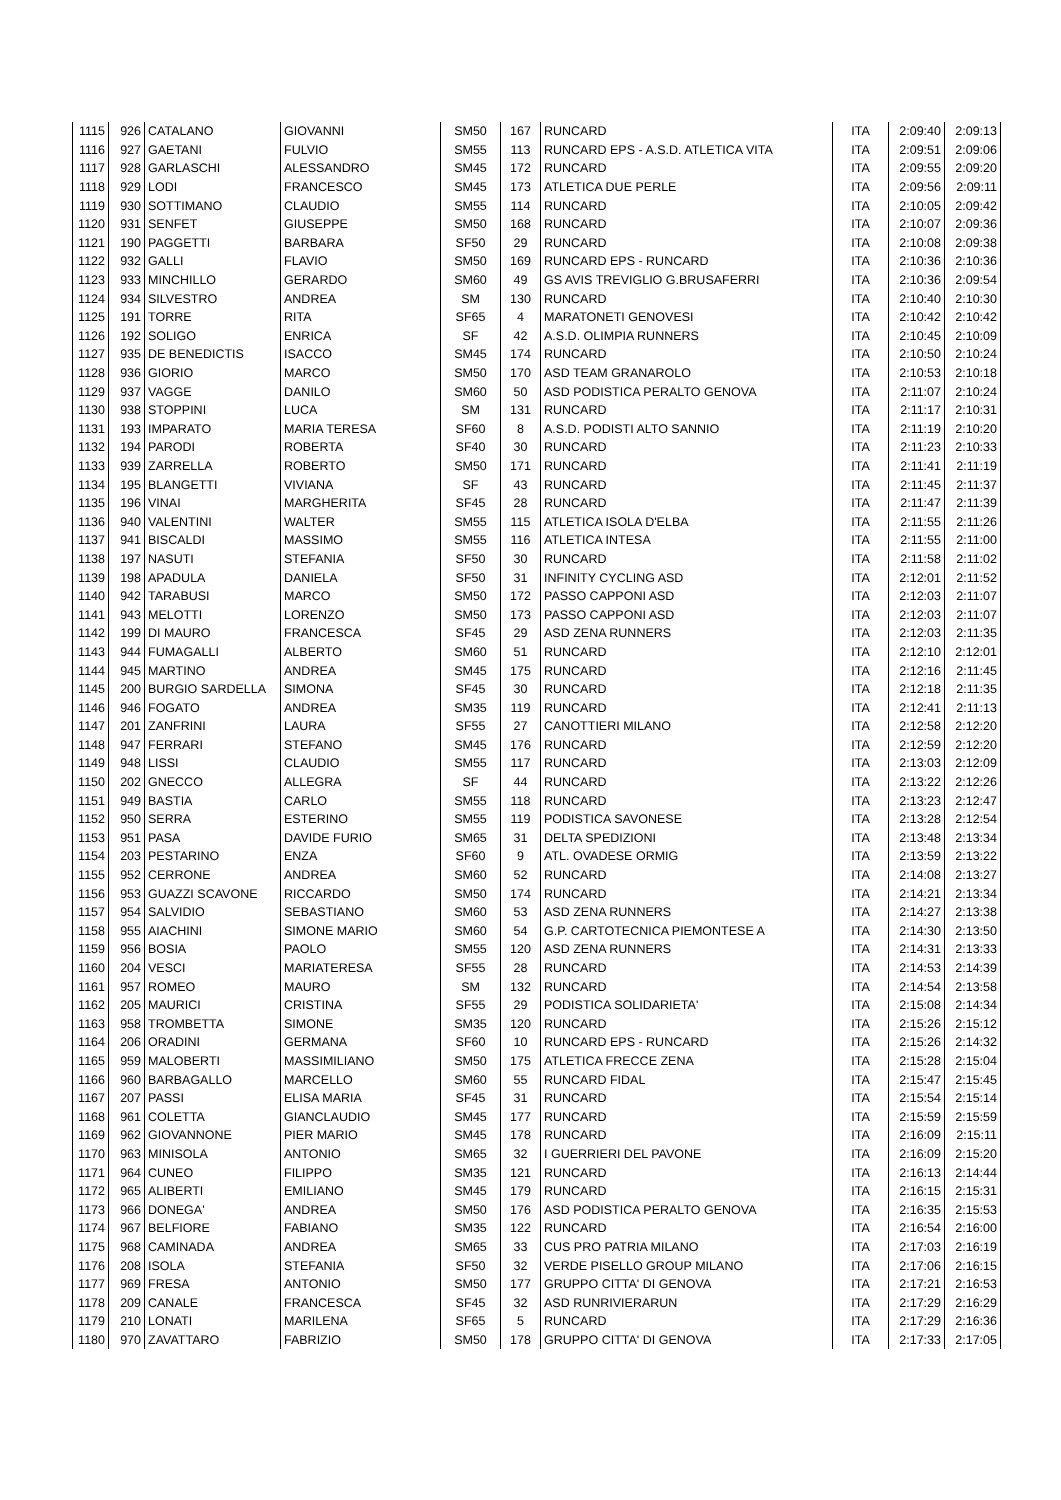| 1115 | 926 | CATALANO | GIOVANNI | SM50 | 167 | RUNCARD | ITA | 2:09:40 | 2:09:13 |
| 1116 | 927 | GAETANI | FULVIO | SM55 | 113 | RUNCARD EPS - A.S.D. ATLETICA VITA | ITA | 2:09:51 | 2:09:06 |
| 1117 | 928 | GARLASCHI | ALESSANDRO | SM45 | 172 | RUNCARD | ITA | 2:09:55 | 2:09:20 |
| 1118 | 929 | LODI | FRANCESCO | SM45 | 173 | ATLETICA DUE PERLE | ITA | 2:09:56 | 2:09:11 |
| 1119 | 930 | SOTTIMANO | CLAUDIO | SM55 | 114 | RUNCARD | ITA | 2:10:05 | 2:09:42 |
| 1120 | 931 | SENFET | GIUSEPPE | SM50 | 168 | RUNCARD | ITA | 2:10:07 | 2:09:36 |
| 1121 | 190 | PAGGETTI | BARBARA | SF50 | 29 | RUNCARD | ITA | 2:10:08 | 2:09:38 |
| 1122 | 932 | GALLI | FLAVIO | SM50 | 169 | RUNCARD EPS - RUNCARD | ITA | 2:10:36 | 2:10:36 |
| 1123 | 933 | MINCHILLO | GERARDO | SM60 | 49 | GS AVIS TREVIGLIO G.BRUSAFERRI | ITA | 2:10:36 | 2:09:54 |
| 1124 | 934 | SILVESTRO | ANDREA | SM | 130 | RUNCARD | ITA | 2:10:40 | 2:10:30 |
| 1125 | 191 | TORRE | RITA | SF65 | 4 | MARATONETI GENOVESI | ITA | 2:10:42 | 2:10:42 |
| 1126 | 192 | SOLIGO | ENRICA | SF | 42 | A.S.D. OLIMPIA RUNNERS | ITA | 2:10:45 | 2:10:09 |
| 1127 | 935 | DE BENEDICTIS | ISACCO | SM45 | 174 | RUNCARD | ITA | 2:10:50 | 2:10:24 |
| 1128 | 936 | GIORIO | MARCO | SM50 | 170 | ASD TEAM GRANAROLO | ITA | 2:10:53 | 2:10:18 |
| 1129 | 937 | VAGGE | DANILO | SM60 | 50 | ASD PODISTICA PERALTO GENOVA | ITA | 2:11:07 | 2:10:24 |
| 1130 | 938 | STOPPINI | LUCA | SM | 131 | RUNCARD | ITA | 2:11:17 | 2:10:31 |
| 1131 | 193 | IMPARATO | MARIA TERESA | SF60 | 8 | A.S.D. PODISTI ALTO SANNIO | ITA | 2:11:19 | 2:10:20 |
| 1132 | 194 | PARODI | ROBERTA | SF40 | 30 | RUNCARD | ITA | 2:11:23 | 2:10:33 |
| 1133 | 939 | ZARRELLA | ROBERTO | SM50 | 171 | RUNCARD | ITA | 2:11:41 | 2:11:19 |
| 1134 | 195 | BLANGETTI | VIVIANA | SF | 43 | RUNCARD | ITA | 2:11:45 | 2:11:37 |
| 1135 | 196 | VINAI | MARGHERITA | SF45 | 28 | RUNCARD | ITA | 2:11:47 | 2:11:39 |
| 1136 | 940 | VALENTINI | WALTER | SM55 | 115 | ATLETICA ISOLA D'ELBA | ITA | 2:11:55 | 2:11:26 |
| 1137 | 941 | BISCALDI | MASSIMO | SM55 | 116 | ATLETICA INTESA | ITA | 2:11:55 | 2:11:00 |
| 1138 | 197 | NASUTI | STEFANIA | SF50 | 30 | RUNCARD | ITA | 2:11:58 | 2:11:02 |
| 1139 | 198 | APADULA | DANIELA | SF50 | 31 | INFINITY CYCLING ASD | ITA | 2:12:01 | 2:11:52 |
| 1140 | 942 | TARABUSI | MARCO | SM50 | 172 | PASSO CAPPONI ASD | ITA | 2:12:03 | 2:11:07 |
| 1141 | 943 | MELOTTI | LORENZO | SM50 | 173 | PASSO CAPPONI ASD | ITA | 2:12:03 | 2:11:07 |
| 1142 | 199 | DI MAURO | FRANCESCA | SF45 | 29 | ASD ZENA RUNNERS | ITA | 2:12:03 | 2:11:35 |
| 1143 | 944 | FUMAGALLI | ALBERTO | SM60 | 51 | RUNCARD | ITA | 2:12:10 | 2:12:01 |
| 1144 | 945 | MARTINO | ANDREA | SM45 | 175 | RUNCARD | ITA | 2:12:16 | 2:11:45 |
| 1145 | 200 | BURGIO SARDELLA | SIMONA | SF45 | 30 | RUNCARD | ITA | 2:12:18 | 2:11:35 |
| 1146 | 946 | FOGATO | ANDREA | SM35 | 119 | RUNCARD | ITA | 2:12:41 | 2:11:13 |
| 1147 | 201 | ZANFRINI | LAURA | SF55 | 27 | CANOTTIERI MILANO | ITA | 2:12:58 | 2:12:20 |
| 1148 | 947 | FERRARI | STEFANO | SM45 | 176 | RUNCARD | ITA | 2:12:59 | 2:12:20 |
| 1149 | 948 | LISSI | CLAUDIO | SM55 | 117 | RUNCARD | ITA | 2:13:03 | 2:12:09 |
| 1150 | 202 | GNECCO | ALLEGRA | SF | 44 | RUNCARD | ITA | 2:13:22 | 2:12:26 |
| 1151 | 949 | BASTIA | CARLO | SM55 | 118 | RUNCARD | ITA | 2:13:23 | 2:12:47 |
| 1152 | 950 | SERRA | ESTERINO | SM55 | 119 | PODISTICA SAVONESE | ITA | 2:13:28 | 2:12:54 |
| 1153 | 951 | PASA | DAVIDE FURIO | SM65 | 31 | DELTA SPEDIZIONI | ITA | 2:13:48 | 2:13:34 |
| 1154 | 203 | PESTARINO | ENZA | SF60 | 9 | ATL. OVADESE ORMIG | ITA | 2:13:59 | 2:13:22 |
| 1155 | 952 | CERRONE | ANDREA | SM60 | 52 | RUNCARD | ITA | 2:14:08 | 2:13:27 |
| 1156 | 953 | GUAZZI SCAVONE | RICCARDO | SM50 | 174 | RUNCARD | ITA | 2:14:21 | 2:13:34 |
| 1157 | 954 | SALVIDIO | SEBASTIANO | SM60 | 53 | ASD ZENA RUNNERS | ITA | 2:14:27 | 2:13:38 |
| 1158 | 955 | AIACHINI | SIMONE MARIO | SM60 | 54 | G.P. CARTOTECNICA PIEMONTESE A | ITA | 2:14:30 | 2:13:50 |
| 1159 | 956 | BOSIA | PAOLO | SM55 | 120 | ASD ZENA RUNNERS | ITA | 2:14:31 | 2:13:33 |
| 1160 | 204 | VESCI | MARIATERESA | SF55 | 28 | RUNCARD | ITA | 2:14:53 | 2:14:39 |
| 1161 | 957 | ROMEO | MAURO | SM | 132 | RUNCARD | ITA | 2:14:54 | 2:13:58 |
| 1162 | 205 | MAURICI | CRISTINA | SF55 | 29 | PODISTICA SOLIDARIETA' | ITA | 2:15:08 | 2:14:34 |
| 1163 | 958 | TROMBETTA | SIMONE | SM35 | 120 | RUNCARD | ITA | 2:15:26 | 2:15:12 |
| 1164 | 206 | ORADINI | GERMANA | SF60 | 10 | RUNCARD EPS - RUNCARD | ITA | 2:15:26 | 2:14:32 |
| 1165 | 959 | MALOBERTI | MASSIMILIANO | SM50 | 175 | ATLETICA FRECCE ZENA | ITA | 2:15:28 | 2:15:04 |
| 1166 | 960 | BARBAGALLO | MARCELLO | SM60 | 55 | RUNCARD FIDAL | ITA | 2:15:47 | 2:15:45 |
| 1167 | 207 | PASSI | ELISA MARIA | SF45 | 31 | RUNCARD | ITA | 2:15:54 | 2:15:14 |
| 1168 | 961 | COLETTA | GIANCLAUDIO | SM45 | 177 | RUNCARD | ITA | 2:15:59 | 2:15:59 |
| 1169 | 962 | GIOVANNONE | PIER MARIO | SM45 | 178 | RUNCARD | ITA | 2:16:09 | 2:15:11 |
| 1170 | 963 | MINISOLA | ANTONIO | SM65 | 32 | I GUERRIERI DEL PAVONE | ITA | 2:16:09 | 2:15:20 |
| 1171 | 964 | CUNEO | FILIPPO | SM35 | 121 | RUNCARD | ITA | 2:16:13 | 2:14:44 |
| 1172 | 965 | ALIBERTI | EMILIANO | SM45 | 179 | RUNCARD | ITA | 2:16:15 | 2:15:31 |
| 1173 | 966 | DONEGA' | ANDREA | SM50 | 176 | ASD PODISTICA PERALTO GENOVA | ITA | 2:16:35 | 2:15:53 |
| 1174 | 967 | BELFIORE | FABIANO | SM35 | 122 | RUNCARD | ITA | 2:16:54 | 2:16:00 |
| 1175 | 968 | CAMINADA | ANDREA | SM65 | 33 | CUS PRO PATRIA MILANO | ITA | 2:17:03 | 2:16:19 |
| 1176 | 208 | ISOLA | STEFANIA | SF50 | 32 | VERDE PISELLO GROUP MILANO | ITA | 2:17:06 | 2:16:15 |
| 1177 | 969 | FRESA | ANTONIO | SM50 | 177 | GRUPPO CITTA' DI GENOVA | ITA | 2:17:21 | 2:16:53 |
| 1178 | 209 | CANALE | FRANCESCA | SF45 | 32 | ASD RUNRIVIERARUN | ITA | 2:17:29 | 2:16:29 |
| 1179 | 210 | LONATI | MARILENA | SF65 | 5 | RUNCARD | ITA | 2:17:29 | 2:16:36 |
| 1180 | 970 | ZAVATTARO | FABRIZIO | SM50 | 178 | GRUPPO CITTA' DI GENOVA | ITA | 2:17:33 | 2:17:05 |